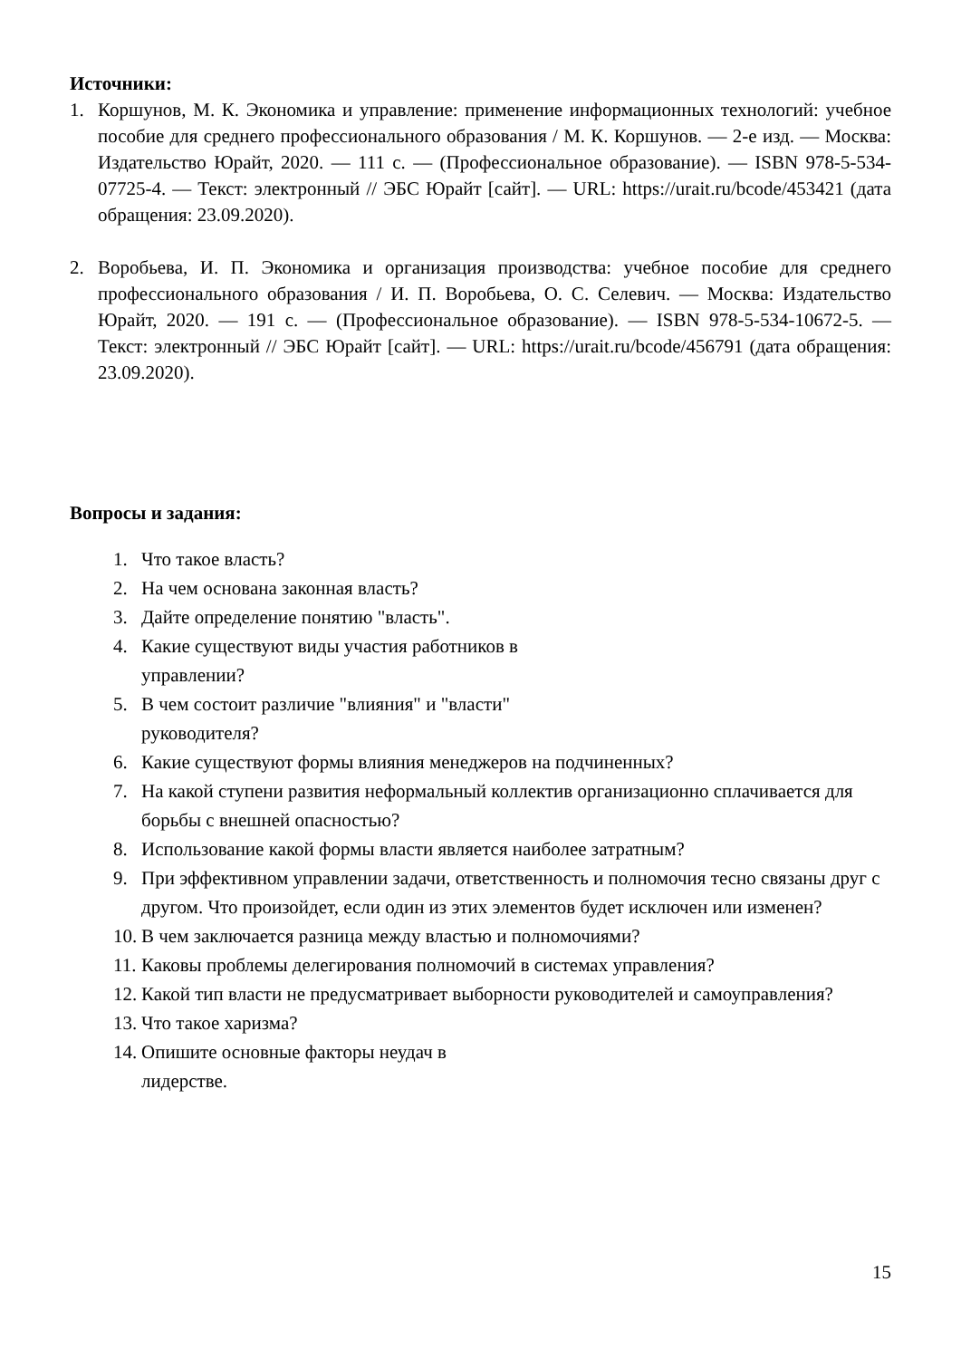Источники:
1. Коршунов, М. К. Экономика и управление: применение информационных технологий: учебное пособие для среднего профессионального образования / М. К. Коршунов. — 2-е изд. — Москва: Издательство Юрайт, 2020. — 111 с. — (Профессиональное образование). — ISBN 978-5-534-07725-4. — Текст: электронный // ЭБС Юрайт [сайт]. — URL: https://urait.ru/bcode/453421 (дата обращения: 23.09.2020).
2. Воробьева, И. П. Экономика и организация производства: учебное пособие для среднего профессионального образования / И. П. Воробьева, О. С. Селевич. — Москва: Издательство Юрайт, 2020. — 191 с. — (Профессиональное образование). — ISBN 978-5-534-10672-5. — Текст: электронный // ЭБС Юрайт [сайт]. — URL: https://urait.ru/bcode/456791 (дата обращения: 23.09.2020).
Вопросы и задания:
1. Что такое власть?
2. На чем основана законная власть?
3. Дайте определение понятию "власть".
4. Какие существуют виды участия работников в
управлении?
5. В чем состоит различие "влияния" и "власти"
руководителя?
6. Какие существуют формы влияния менеджеров на подчиненных?
7. На какой ступени развития неформальный коллектив организационно сплачивается для борьбы с внешней опасностью?
8. Использование какой формы власти является наиболее затратным?
9. При эффективном управлении задачи, ответственность и полномочия тесно связаны друг с другом. Что произойдет, если один из этих элементов будет исключен или изменен?
10. В чем заключается разница между властью и полномочиями?
11. Каковы проблемы делегирования полномочий в системах управления?
12. Какой тип власти не предусматривает выборности руководителей и самоуправления?
13. Что такое харизма?
14. Опишите основные факторы неудач в
лидерстве.
15